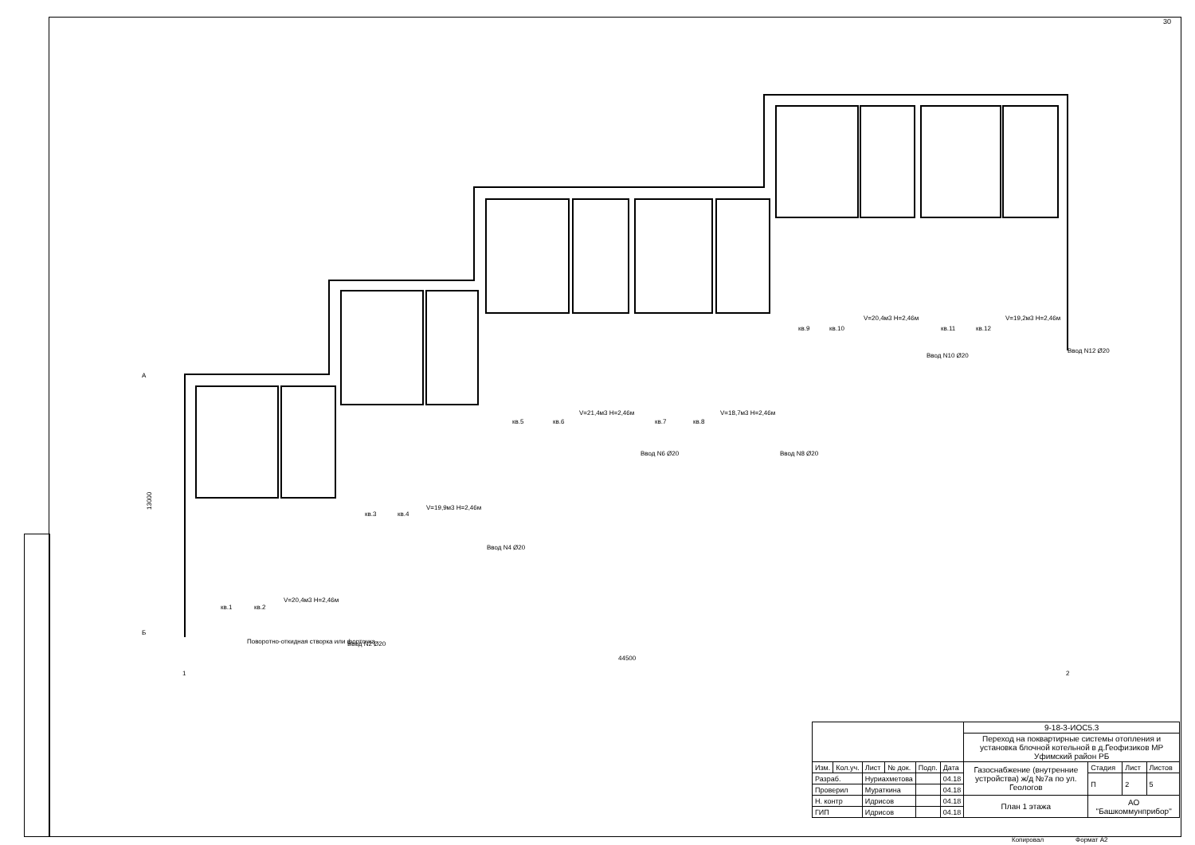30
кв.1
кв.2
кв.3
кв.4
кв.5
кв.6
кв.7
кв.8
кв.9
кв.10
кв.11
кв.12
V=20,4м3 H=2,46м
V=19,9м3 H=2,46м
V=21,4м3 H=2,46м
V=18,7м3 H=2,46м
V=20,4м3 H=2,46м
V=19,2м3 H=2,46м
Ввод N2 Ø20
Ввод N4 Ø20
Ввод N6 Ø20
Ввод N8 Ø20
Ввод N10 Ø20
Ввод N12 Ø20
Поворотно-откидная створка или форточка
44500
13000
А
Б
1
2
| | | | | | | 9-18-3-ИОС5.3 | | | |
| | | | | | | Переход на поквартирные системы отопления и установка блочной котельной в д.Геофизиков МР Уфимский район РБ | | | |
| Изм. | Кол.уч. | Лист | № док. | Подп. | Дата | Газоснабжение (внутренние устройства) ж/д №7а по ул. Геологов | Стадия | Лист | Листов |
| Разраб. | | Нуриахметова | | | 04.18 | | П | 2 | 5 |
| Проверил | | Мураткина | | | 04.18 | | | | |
| Н. контр | | Идрисов | | | 04.18 | План 1 этажа | АО "Башкоммунприбор" | | |
| ГИП | | Идрисов | | | 04.18 | | | | |
Копировал Формат А2